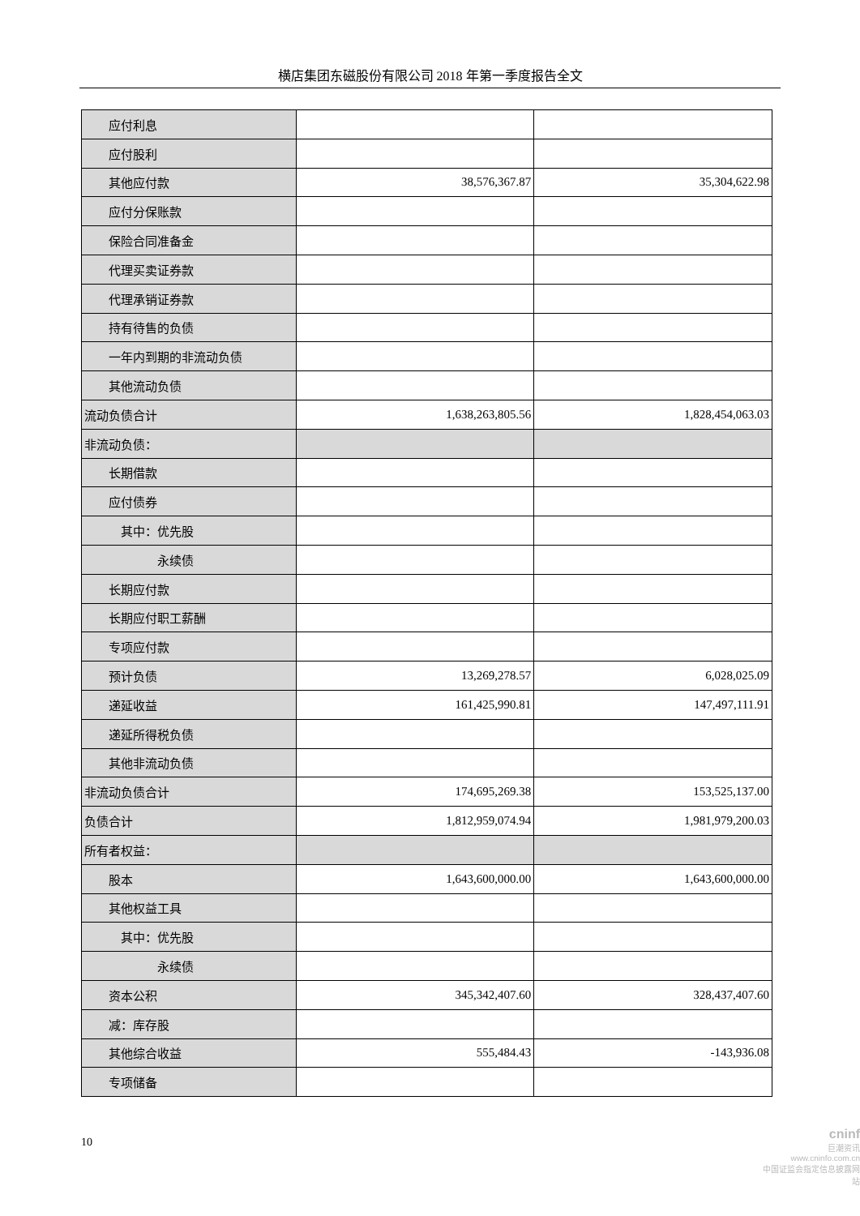横店集团东磁股份有限公司 2018 年第一季度报告全文
| 应付利息 | | |
| 应付股利 | | |
| 其他应付款 | 38,576,367.87 | 35,304,622.98 |
| 应付分保账款 | | |
| 保险合同准备金 | | |
| 代理买卖证券款 | | |
| 代理承销证券款 | | |
| 持有待售的负债 | | |
| 一年内到期的非流动负债 | | |
| 其他流动负债 | | |
| 流动负债合计 | 1,638,263,805.56 | 1,828,454,063.03 |
| 非流动负债： | | |
| 长期借款 | | |
| 应付债券 | | |
| 其中：优先股 | | |
| 永续债 | | |
| 长期应付款 | | |
| 长期应付职工薪酬 | | |
| 专项应付款 | | |
| 预计负债 | 13,269,278.57 | 6,028,025.09 |
| 递延收益 | 161,425,990.81 | 147,497,111.91 |
| 递延所得税负债 | | |
| 其他非流动负债 | | |
| 非流动负债合计 | 174,695,269.38 | 153,525,137.00 |
| 负债合计 | 1,812,959,074.94 | 1,981,979,200.03 |
| 所有者权益： | | |
| 股本 | 1,643,600,000.00 | 1,643,600,000.00 |
| 其他权益工具 | | |
| 其中：优先股 | | |
| 永续债 | | |
| 资本公积 | 345,342,407.60 | 328,437,407.60 |
| 减：库存股 | | |
| 其他综合收益 | 555,484.43 | -143,936.08 |
| 专项储备 | | |
10
cninf
巨潮资讯
www.cninfo.com.cn
中国证监会指定信息披露网站